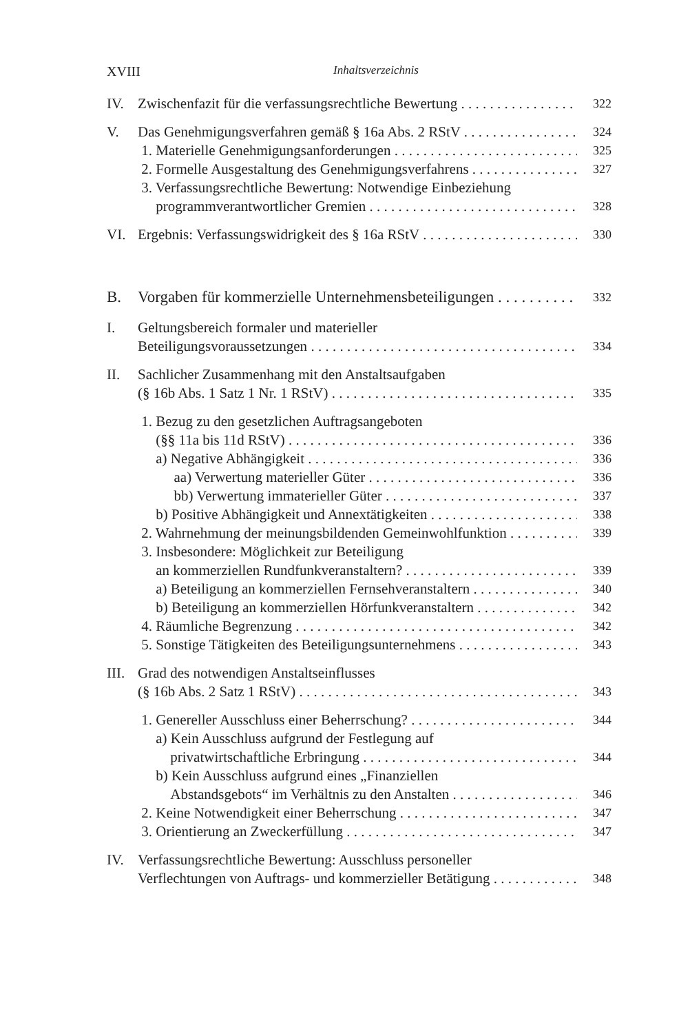XVIII Inhaltsverzeichnis
IV. Zwischenfazit für die verfassungsrechtliche Bewertung 322
V. Das Genehmigungsverfahren gemäß § 16a Abs. 2 RStV 324
1. Materielle Genehmigungsanforderungen 325
2. Formelle Ausgestaltung des Genehmigungsverfahrens 327
3. Verfassungsrechtliche Bewertung: Notwendige Einbeziehung
programmverantwortlicher Gremien 328
VI. Ergebnis: Verfassungswidrigkeit des § 16a RStV 330
B. Vorgaben für kommerzielle Unternehmensbeteiligungen 332
I. Geltungsbereich formaler und materieller
Beteiligungsvoraussetzungen 334
II. Sachlicher Zusammenhang mit den Anstaltsaufgaben
(§ 16b Abs. 1 Satz 1 Nr. 1 RStV) 335
1. Bezug zu den gesetzlichen Auftragsangeboten
(§§ 11a bis 11d RStV) 336
a) Negative Abhängigkeit 336
aa) Verwertung materieller Güter 336
bb) Verwertung immaterieller Güter 337
b) Positive Abhängigkeit und Annextätigkeiten 338
2. Wahrnehmung der meinungsbildenden Gemeinwohlfunktion 339
3. Insbesondere: Möglichkeit zur Beteiligung
an kommerziellen Rundfunkveranstaltern? 339
a) Beteiligung an kommerziellen Fernsehveranstaltern 340
b) Beteiligung an kommerziellen Hörfunkveranstaltern 342
4. Räumliche Begrenzung 342
5. Sonstige Tätigkeiten des Beteiligungsunternehmens 343
III. Grad des notwendigen Anstaltseinflusses
(§ 16b Abs. 2 Satz 1 RStV) 343
1. Genereller Ausschluss einer Beherrschung? 344
a) Kein Ausschluss aufgrund der Festlegung auf
privatwirtschaftliche Erbringung 344
b) Kein Ausschluss aufgrund eines „Finanziellen
Abstandsgebots“ im Verhältnis zu den Anstalten 346
2. Keine Notwendigkeit einer Beherrschung 347
3. Orientierung an Zweckerfüllung 347
IV. Verfassungsrechtliche Bewertung: Ausschluss personeller
Verflechtungen von Auftrags- und kommerzieller Betätigung 348